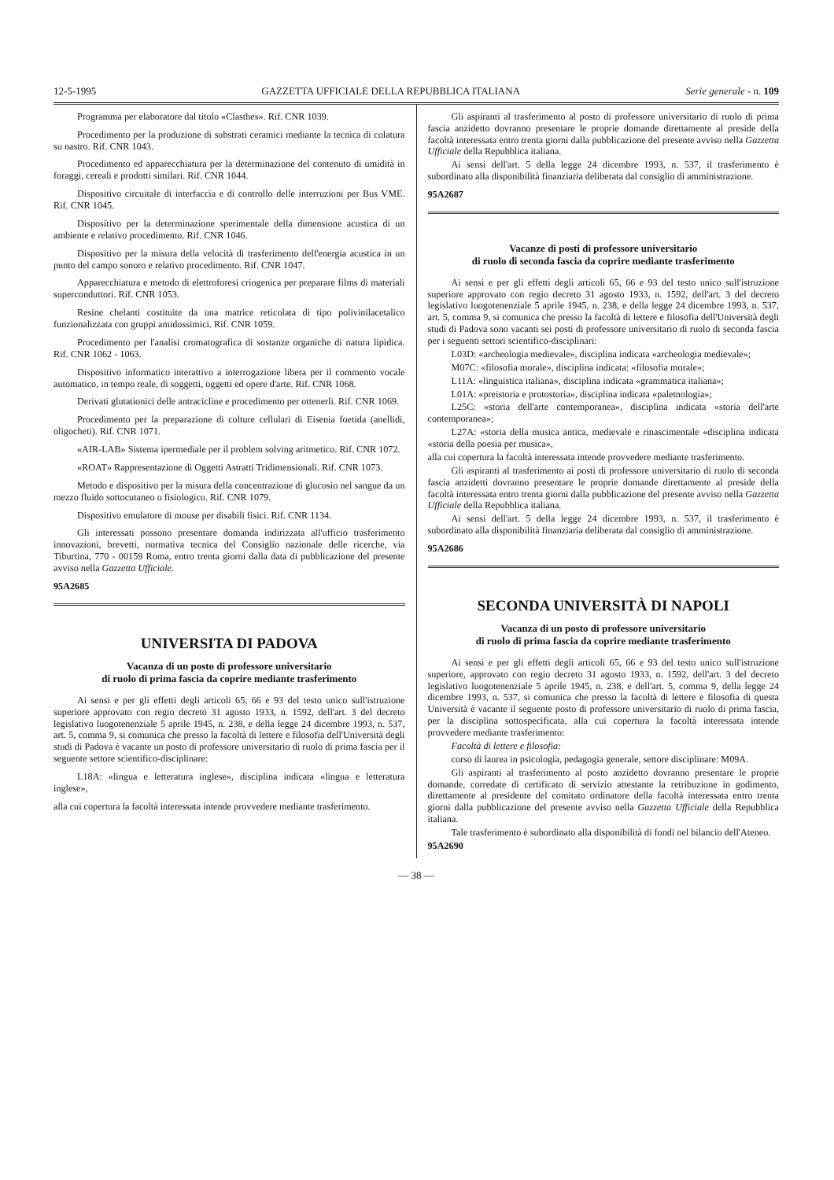12-5-1995 GAZZETTA UFFICIALE DELLA REPUBBLICA ITALIANA Serie generale - n. 109
Programma per elaboratore dal titolo «Clasthes». Rif. CNR 1039.
Procedimento per la produzione di substrati ceramici mediante la tecnica di colatura su nastro. Rif. CNR 1043.
Procedimento ed apparecchiatura per la determinazione del contenuto di umidità in foraggi, cereali e prodotti similari. Rif. CNR 1044.
Dispositivo circuitale di interfaccia e di controllo delle interruzioni per Bus VME. Rif. CNR 1045.
Dispositivo per la determinazione sperimentale della dimensione acustica di un ambiente e relativo procedimento. Rif. CNR 1046.
Dispositivo per la misura della velocità di trasferimento dell'energia acustica in un punto del campo sonoro e relativo procedimento. Rif. CNR 1047.
Apparecchiatura e metodo di elettroforesi criogenica per preparare films di materiali superconduttori. Rif. CNR 1053.
Resine chelanti costituite da una matrice reticolata di tipo polivinilacetalico funzionalizzata con gruppi amidossimici. Rif. CNR 1059.
Procedimento per l'analisi cromatografica di sostanze organiche di natura lipidica. Rif. CNR 1062 - 1063.
Dispositivo informatico interattivo a interrogazione libera per il commento vocale automatico, in tempo reale, di soggetti, oggetti ed opere d'arte. Rif. CNR 1068.
Derivati glutationici delle antracicline e procedimento per ottenerli. Rif. CNR 1069.
Procedimento per la preparazione di colture cellulari di Eisenia foetida (anellidi, oligocheti). Rif. CNR 1071.
«AIR-LAB» Sistema ipermediale per il problem solving aritmetico. Rif. CNR 1072.
«ROAT» Rappresentazione di Oggetti Astratti Tridimensionali. Rif. CNR 1073.
Metodo e dispositivo per la misura della concentrazione di glucosio nel sangue da un mezzo fluido sottocutaneo o fisiologico. Rif. CNR 1079.
Dispositivo emulatore di mouse per disabili fisici. Rif. CNR 1134.
Gli interessati possono presentare domanda indirizzata all'ufficio trasferimento innovazioni, brevetti, normativa tecnica del Consiglio nazionale delle ricerche, via Tiburtina, 770 - 00159 Roma, entro trenta giorni dalla data di pubblicazione del presente avviso nella Gazzetta Ufficiale.
95A2685
UNIVERSITA DI PADOVA
Vacanza di un posto di professore universitario
di ruolo di prima fascia da coprire mediante trasferimento
Ai sensi e per gli effetti degli articoli 65, 66 e 93 del testo unico sull'istruzione superiore approvato con regio decreto 31 agosto 1933, n. 1592, dell'art. 3 del decreto legislativo luogotenenziale 5 aprile 1945, n. 238, e della legge 24 dicembre 1993, n. 537, art. 5, comma 9, si comunica che presso la facoltà di lettere e filosofia dell'Università degli studi di Padova è vacante un posto di professore universitario di ruolo di prima fascia per il seguente settore scientifico-disciplinare:
L18A: «lingua e letteratura inglese», disciplina indicata «lingua e letteratura inglese»,
alla cui copertura la facoltà interessata intende provvedere mediante trasferimento.
Gli aspiranti al trasferimento al posto di professore universitario di ruolo di prima fascia anzidetto dovranno presentare le proprie domande direttamente al preside della facoltà interessata entro trenta giorni dalla pubblicazione del presente avviso nella Gazzetta Ufficiale della Repubblica italiana.
Ai sensi dell'art. 5 della legge 24 dicembre 1993, n. 537, il trasferimento è subordinato alla disponibilità finanziaria deliberata dal consiglio di amministrazione.
95A2687
Vacanze di posti di professore universitario
di ruolo di seconda fascia da coprire mediante trasferimento
Ai sensi e per gli effetti degli articoli 65, 66 e 93 del testo unico sull'istruzione superiore approvato con regio decreto 31 agosto 1933, n. 1592, dell'art. 3 del decreto legislativo luogotenenziale 5 aprile 1945, n. 238, e della legge 24 dicembre 1993, n. 537, art. 5, comma 9, si comunica che presso la facoltà di lettere e filosofia dell'Università degli studi di Padova sono vacanti sei posti di professore universitario di ruolo di seconda fascia per i seguenti settori scientifico-disciplinari:
L03D: «archeologia medievale», disciplina indicata «archeologia medievale»;
M07C: «filosofia morale», disciplina indicata: «filosofia morale»;
L11A: «linguistica italiana», disciplina indicata «grammatica italiana»;
L01A: «preistoria e protostoria», disciplina indicata «paletnologia»;
L25C: «storia dell'arte contemporanea», disciplina indicata «storia dell'arte contemporanea»;
L27A: «storia della musica antica, medievale e rinascimentale «disciplina indicata «storia della poesia per musica»,
alla cui copertura la facoltà interessata intende provvedere mediante trasferimento.
Gli aspiranti al trasferimento ai posti di professore universitario di ruolo di seconda fascia anzidetti dovranno presentare le proprie domande direttamente al preside della facoltà interessata entro trenta giorni dalla pubblicazione del presente avviso nella Gazzetta Ufficiale della Repubblica italiana.
Ai sensi dell'art. 5 della legge 24 dicembre 1993, n. 537, il trasferimento è subordinato alla disponibilità finanziaria deliberata dal consiglio di amministrazione.
95A2686
SECONDA UNIVERSITÀ DI NAPOLI
Vacanza di un posto di professore universitario
di ruolo di prima fascia da coprire mediante trasferimento
Ai sensi e per gli effetti degli articoli 65, 66 e 93 del testo unico sull'istruzione superiore, approvato con regio decreto 31 agosto 1933, n. 1592, dell'art. 3 del decreto legislativo luogotenenziale 5 aprile 1945, n. 238, e dell'art. 5, comma 9, della legge 24 dicembre 1993, n. 537, si comunica che presso la facoltà di lettere e filosofia di questa Università è vacante il seguente posto di professore universitario di ruolo di prima fascia, per la disciplina sottospecificata, alla cui copertura la facoltà interessata intende provvedere mediante trasferimento:
Facoltà di lettere e filosofia:
corso di laurea in psicologia, pedagogia generale, settore disciplinare: M09A.
Gli aspiranti al trasferimento al posto anzidetto dovranno presentare le proprie domande, corredate di certificato di servizio attestante la retribuzione in godimento, direttamente al presidente del comitato ordinatore della facoltà interessata entro trenta giorni dalla pubblicazione del presente avviso nella Gazzetta Ufficiale della Repubblica italiana.
Tale trasferimento è subordinato alla disponibilità di fondi nel bilancio dell'Ateneo.
95A2690
— 38 —